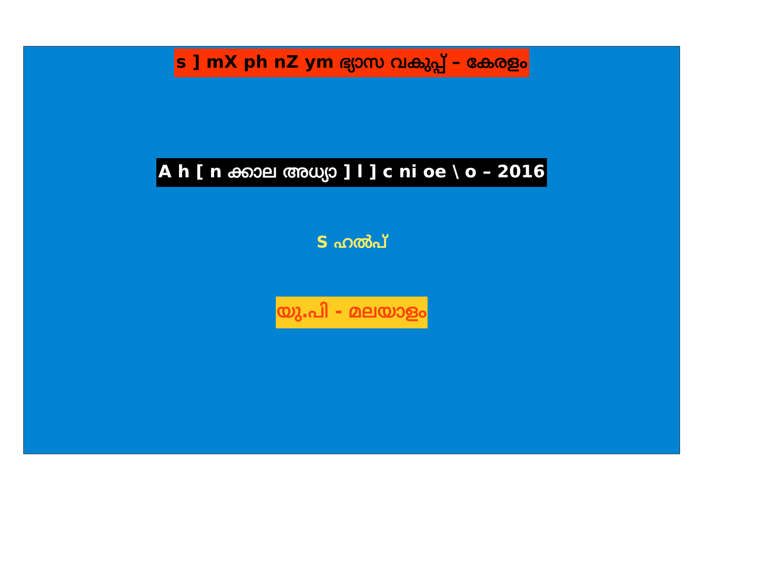s ] mX ph nZ ym ഭ്യാസ വകുപ്പ് – കേരളം
A h [ n ക്കാല അധ്യാ ] l ] c ni oe \ o – 2016
S ഹൽപ്
യു.പി - മലയാളം